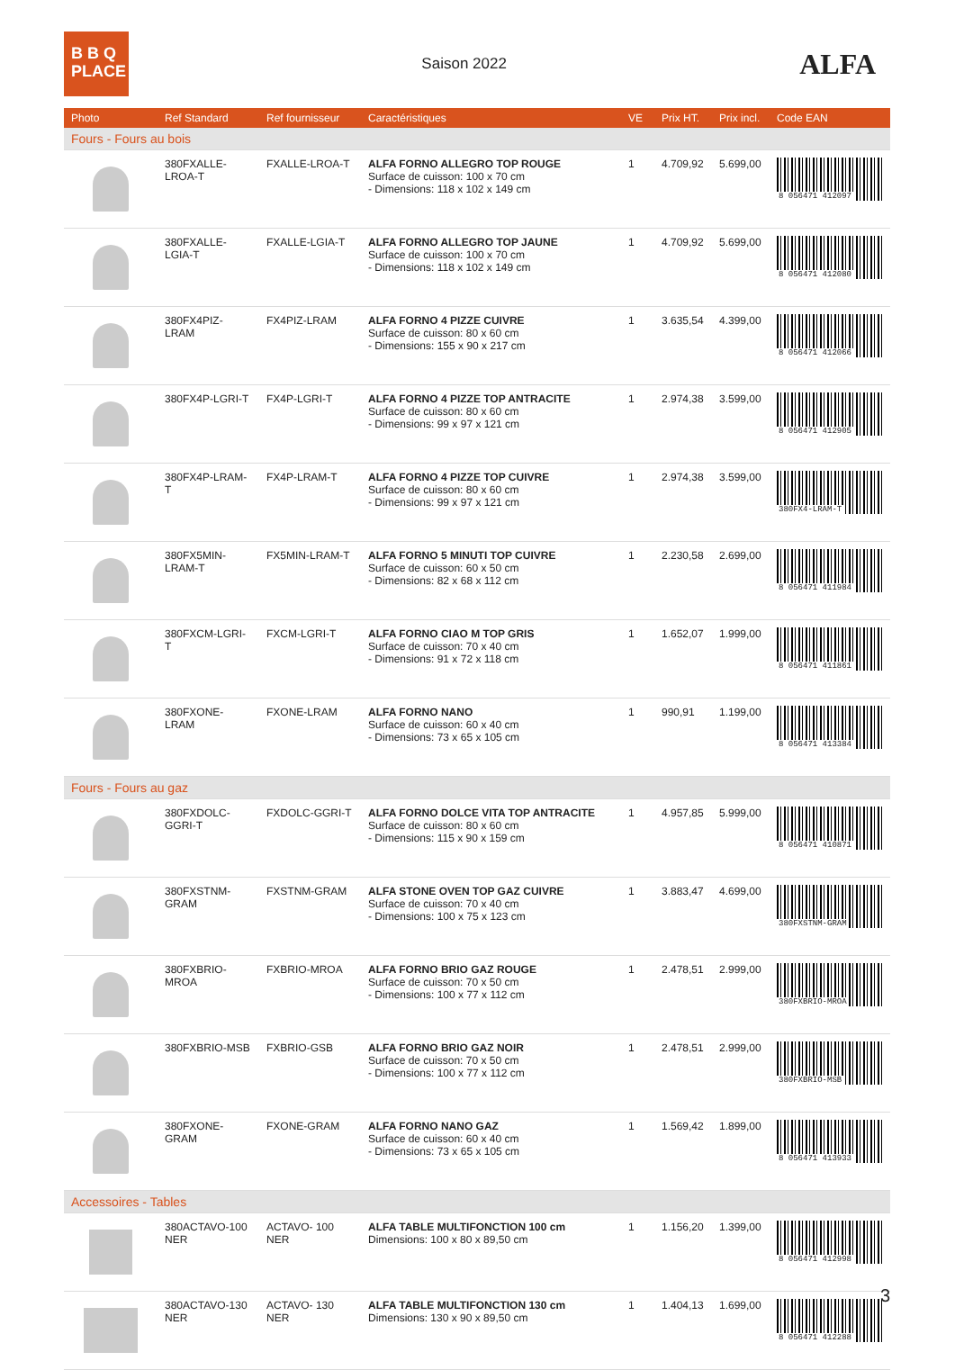B B Q
PLACE
Saison 2022
ALFA
| Photo | Ref Standard | Ref fournisseur | Caractéristiques | VE | Prix HT. | Prix incl. | Code EAN |
| --- | --- | --- | --- | --- | --- | --- | --- |
| Fours - Fours au bois | | | | | | | |
| | 380FXALLE-LROA-T | FXALLE-LROA-T | ALFA FORNO ALLEGRO TOP ROUGE Surface de cuisson: 100 x 70 cm - Dimensions: 118 x 102 x 149 cm | 1 | 4.709,92 | 5.699,00 | 8 056471 412097 |
| | 380FXALLE-LGIA-T | FXALLE-LGIA-T | ALFA FORNO ALLEGRO TOP JAUNE Surface de cuisson: 100 x 70 cm - Dimensions: 118 x 102 x 149 cm | 1 | 4.709,92 | 5.699,00 | 8 056471 412080 |
| | 380FX4PIZ-LRAM | FX4PIZ-LRAM | ALFA FORNO 4 PIZZE CUIVRE Surface de cuisson: 80 x 60 cm - Dimensions: 155 x 90 x 217 cm | 1 | 3.635,54 | 4.399,00 | 8 056471 412066 |
| | 380FX4P-LGRI-T | FX4P-LGRI-T | ALFA FORNO 4 PIZZE TOP ANTRACITE Surface de cuisson: 80 x 60 cm - Dimensions: 99 x 97 x 121 cm | 1 | 2.974,38 | 3.599,00 | 8 056471 412905 |
| | 380FX4P-LRAM-T | FX4P-LRAM-T | ALFA FORNO 4 PIZZE TOP CUIVRE Surface de cuisson: 80 x 60 cm - Dimensions: 99 x 97 x 121 cm | 1 | 2.974,38 | 3.599,00 | 380FX4-LRAM-T |
| | 380FX5MIN-LRAM-T | FX5MIN-LRAM-T | ALFA FORNO 5 MINUTI TOP CUIVRE Surface de cuisson: 60 x 50 cm - Dimensions: 82 x 68 x 112 cm | 1 | 2.230,58 | 2.699,00 | 8 056471 411984 |
| | 380FXCM-LGRI-T | FXCM-LGRI-T | ALFA FORNO CIAO M TOP GRIS Surface de cuisson: 70 x 40 cm - Dimensions: 91 x 72 x 118 cm | 1 | 1.652,07 | 1.999,00 | 8 056471 411861 |
| | 380FXONE-LRAM | FXONE-LRAM | ALFA FORNO NANO Surface de cuisson: 60 x 40 cm - Dimensions: 73 x 65 x 105 cm | 1 | 990,91 | 1.199,00 | 8 056471 413384 |
| Fours - Fours au gaz | | | | | | | |
| | 380FXDOLC-GGRI-T | FXDOLC-GGRI-T | ALFA FORNO DOLCE VITA TOP ANTRACITE Surface de cuisson: 80 x 60 cm - Dimensions: 115 x 90 x 159 cm | 1 | 4.957,85 | 5.999,00 | 8 056471 410871 |
| | 380FXSTNM-GRAM | FXSTNM-GRAM | ALFA STONE OVEN TOP GAZ CUIVRE Surface de cuisson: 70 x 40 cm - Dimensions: 100 x 75 x 123 cm | 1 | 3.883,47 | 4.699,00 | 380FXSTNM-GRAM |
| | 380FXBRIO-MROA | FXBRIO-MROA | ALFA FORNO BRIO GAZ ROUGE Surface de cuisson: 70 x 50 cm - Dimensions: 100 x 77 x 112 cm | 1 | 2.478,51 | 2.999,00 | 380FXBRIO-MROA |
| | 380FXBRIO-MSB | FXBRIO-GSB | ALFA FORNO BRIO GAZ NOIR Surface de cuisson: 70 x 50 cm - Dimensions: 100 x 77 x 112 cm | 1 | 2.478,51 | 2.999,00 | 380FXBRIO-MSB |
| | 380FXONE-GRAM | FXONE-GRAM | ALFA FORNO NANO GAZ Surface de cuisson: 60 x 40 cm - Dimensions: 73 x 65 x 105 cm | 1 | 1.569,42 | 1.899,00 | 8 056471 413933 |
| Accessoires - Tables | | | | | | | |
| | 380ACTAVO-100 NER | ACTAVO- 100 NER | ALFA TABLE MULTIFONCTION 100 cm Dimensions: 100 x 80 x 89,50 cm | 1 | 1.156,20 | 1.399,00 | 8 056471 412998 |
| | 380ACTAVO-130 NER | ACTAVO- 130 NER | ALFA TABLE MULTIFONCTION 130 cm Dimensions: 130 x 90 x 89,50 cm | 1 | 1.404,13 | 1.699,00 | 8 056471 412288 |
3